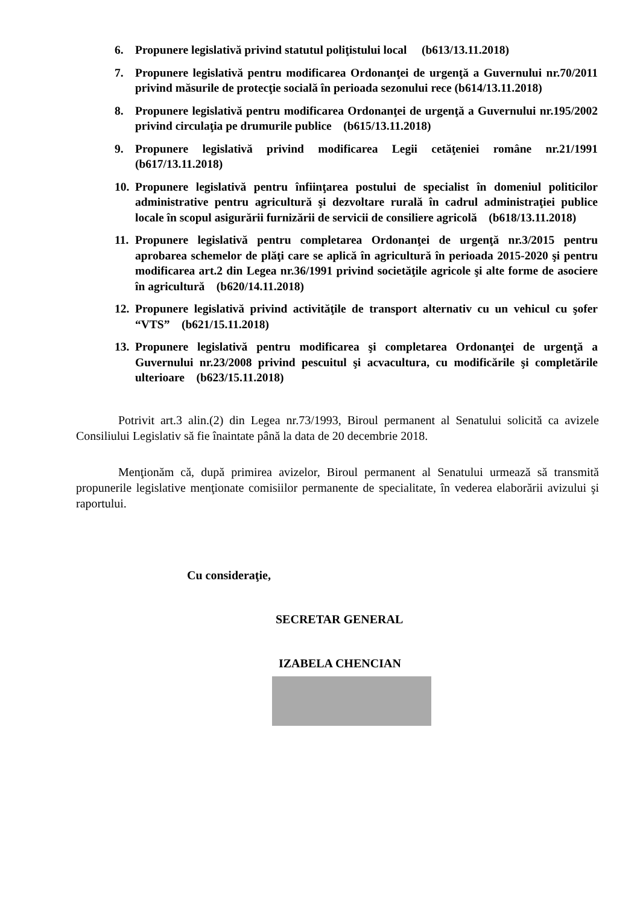6. Propunere legislativă privind statutul poliţistului local (b613/13.11.2018)
7. Propunere legislativă pentru modificarea Ordonanţei de urgenţă a Guvernului nr.70/2011 privind măsurile de protecţie socială în perioada sezonului rece (b614/13.11.2018)
8. Propunere legislativă pentru modificarea Ordonanţei de urgenţă a Guvernului nr.195/2002 privind circulaţia pe drumurile publice (b615/13.11.2018)
9. Propunere legislativă privind modificarea Legii cetăţeniei române nr.21/1991 (b617/13.11.2018)
10. Propunere legislativă pentru înfiinţarea postului de specialist în domeniul politicilor administrative pentru agricultură şi dezvoltare rurală în cadrul administraţiei publice locale în scopul asigurării furnizării de servicii de consiliere agricolă (b618/13.11.2018)
11. Propunere legislativă pentru completarea Ordonanţei de urgenţă nr.3/2015 pentru aprobarea schemelor de plăţi care se aplică în agricultură în perioada 2015-2020 şi pentru modificarea art.2 din Legea nr.36/1991 privind societăţile agricole şi alte forme de asociere în agricultură (b620/14.11.2018)
12. Propunere legislativă privind activităţile de transport alternativ cu un vehicul cu şofer “VTS” (b621/15.11.2018)
13. Propunere legislativă pentru modificarea şi completarea Ordonanţei de urgenţă a Guvernului nr.23/2008 privind pescuitul şi acvacultura, cu modificările şi completările ulterioare (b623/15.11.2018)
Potrivit art.3 alin.(2) din Legea nr.73/1993, Biroul permanent al Senatului solicită ca avizele Consiliului Legislativ să fie înaintate până la data de 20 decembrie 2018.
Menţionăm că, după primirea avizelor, Biroul permanent al Senatului urmează să transmită propunerile legislative menţionate comisiilor permanente de specialitate, în vederea elaborării avizului şi raportului.
Cu consideraţie,
SECRETAR GENERAL
IZABELA CHENCIAN